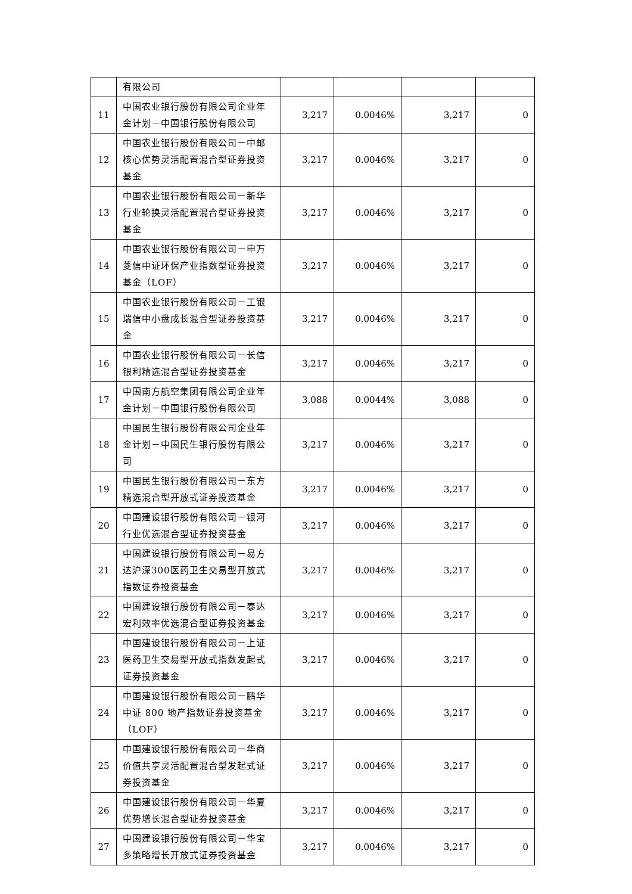| | 有限公司 | | | | |
| 11 | 中国农业银行股份有限公司企业年金计划－中国银行股份有限公司 | 3,217 | 0.0046% | 3,217 | 0 |
| 12 | 中国农业银行股份有限公司－中邮核心优势灵活配置混合型证券投资基金 | 3,217 | 0.0046% | 3,217 | 0 |
| 13 | 中国农业银行股份有限公司－新华行业轮换灵活配置混合型证券投资基金 | 3,217 | 0.0046% | 3,217 | 0 |
| 14 | 中国农业银行股份有限公司－申万菱信中证环保产业指数型证券投资基金（LOF） | 3,217 | 0.0046% | 3,217 | 0 |
| 15 | 中国农业银行股份有限公司－工银瑞信中小盘成长混合型证券投资基金 | 3,217 | 0.0046% | 3,217 | 0 |
| 16 | 中国农业银行股份有限公司－长信银利精选混合型证券投资基金 | 3,217 | 0.0046% | 3,217 | 0 |
| 17 | 中国南方航空集团有限公司企业年金计划－中国银行股份有限公司 | 3,088 | 0.0044% | 3,088 | 0 |
| 18 | 中国民生银行股份有限公司企业年金计划－中国民生银行股份有限公司 | 3,217 | 0.0046% | 3,217 | 0 |
| 19 | 中国民生银行股份有限公司－东方精选混合型开放式证券投资基金 | 3,217 | 0.0046% | 3,217 | 0 |
| 20 | 中国建设银行股份有限公司－银河行业优选混合型证券投资基金 | 3,217 | 0.0046% | 3,217 | 0 |
| 21 | 中国建设银行股份有限公司－易方达沪深300医药卫生交易型开放式指数证券投资基金 | 3,217 | 0.0046% | 3,217 | 0 |
| 22 | 中国建设银行股份有限公司－泰达宏利效率优选混合型证券投资基金 | 3,217 | 0.0046% | 3,217 | 0 |
| 23 | 中国建设银行股份有限公司－上证医药卫生交易型开放式指数发起式证券投资基金 | 3,217 | 0.0046% | 3,217 | 0 |
| 24 | 中国建设银行股份有限公司－鹏华中证 800 地产指数证券投资基金（LOF） | 3,217 | 0.0046% | 3,217 | 0 |
| 25 | 中国建设银行股份有限公司－华商价值共享灵活配置混合型发起式证券投资基金 | 3,217 | 0.0046% | 3,217 | 0 |
| 26 | 中国建设银行股份有限公司－华夏优势增长混合型证券投资基金 | 3,217 | 0.0046% | 3,217 | 0 |
| 27 | 中国建设银行股份有限公司－华宝多策略增长开放式证券投资基金 | 3,217 | 0.0046% | 3,217 | 0 |